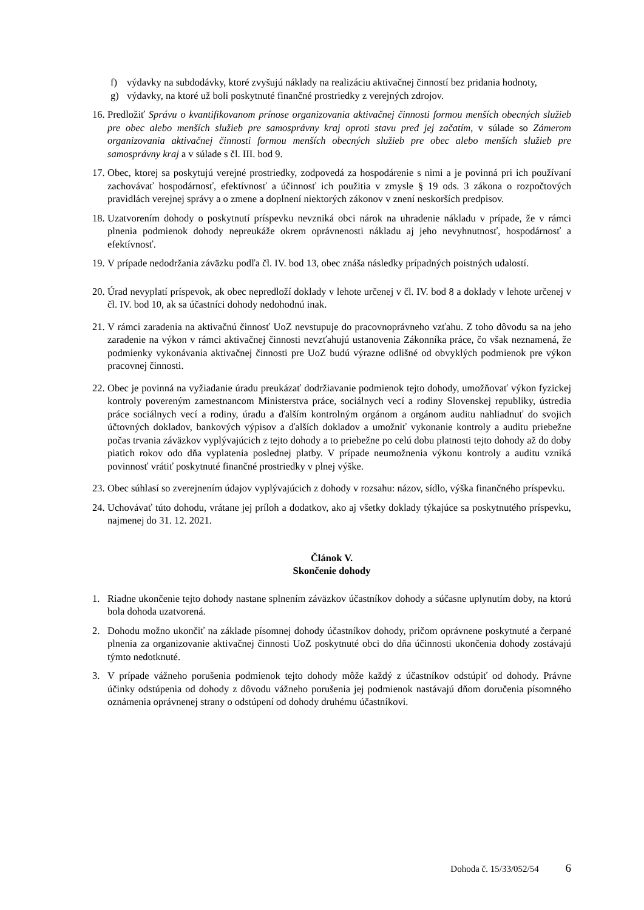f) výdavky na subdodávky, ktoré zvyšujú náklady na realizáciu aktivačnej činností bez pridania hodnoty,
g) výdavky, na ktoré už boli poskytnuté finančné prostriedky z verejných zdrojov.
16.
Predložiť Správu o kvantifikovanom prínose organizovania aktivačnej činnosti formou menších obecných služieb pre obec alebo menších služieb pre samosprávny kraj oproti stavu pred jej začatím, v súlade so Zámerom organizovania aktivačnej činnosti formou menších obecných služieb pre obec alebo menších služieb pre samosprávny kraj a v súlade s čl. III. bod 9.
17.
Obec, ktorej sa poskytujú verejné prostriedky, zodpovedá za hospodárenie s nimi a je povinná pri ich používaní zachovávať hospodárnosť, efektívnosť a účinnosť ich použitia v zmysle § 19 ods. 3 zákona o rozpočtových pravidlách verejnej správy a o zmene a doplnení niektorých zákonov v znení neskorších predpisov.
18.
Uzatvorením dohody o poskytnutí príspevku nevzniká obci nárok na uhradenie nákladu v prípade, že v rámci plnenia podmienok dohody nepreukáže okrem oprávnenosti nákladu aj jeho nevyhnutnosť, hospodárnosť a efektívnosť.
19.
V prípade nedodržania záväzku podľa čl. IV. bod 13, obec znáša následky prípadných poistných udalostí.
20.
Úrad nevyplatí príspevok, ak obec nepredloží doklady v lehote určenej v čl. IV. bod 8 a doklady v lehote určenej v čl. IV. bod 10, ak sa účastníci dohody nedohodnú inak.
21.
V rámci zaradenia na aktivačnú činnosť UoZ nevstupuje do pracovnoprávneho vzťahu. Z toho dôvodu sa na jeho zaradenie na výkon v rámci aktivačnej činnosti nevzťahujú ustanovenia Zákonníka práce, čo však neznamená, že podmienky vykonávania aktivačnej činnosti pre UoZ budú výrazne odlišné od obvyklých podmienok pre výkon pracovnej činnosti.
22.
Obec je povinná na vyžiadanie úradu preukázať dodržiavanie podmienok tejto dohody, umožňovať výkon fyzickej kontroly povereným zamestnancom Ministerstva práce, sociálnych vecí a rodiny Slovenskej republiky, ústredia práce sociálnych vecí a rodiny, úradu a ďalším kontrolným orgánom a orgánom auditu nahliadnuť do svojich účtovných dokladov, bankových výpisov a ďalších dokladov a umožniť vykonanie kontroly a auditu priebežne počas trvania záväzkov vyplývajúcich z tejto dohody a to priebežne po celú dobu platnosti tejto dohody až do doby piatich rokov odo dňa vyplatenia poslednej platby. V prípade neumožnenia výkonu kontroly a auditu vzniká povinnosť vrátiť poskytnuté finančné prostriedky v plnej výške.
23.
Obec súhlasí so zverejnením údajov vyplývajúcich z dohody v rozsahu: názov, sídlo, výška finančného príspevku.
24.
Uchovávať túto dohodu, vrátane jej príloh a dodatkov, ako aj všetky doklady týkajúce sa poskytnutého príspevku, najmenej do 31. 12. 2021.
Článok V.
Skončenie dohody
1. Riadne ukončenie tejto dohody nastane splnením záväzkov účastníkov dohody a súčasne uplynutím doby, na ktorú bola dohoda uzatvorená.
2. Dohodu možno ukončiť na základe písomnej dohody účastníkov dohody, pričom oprávnene poskytnuté a čerpané plnenia za organizovanie aktivačnej činnosti UoZ poskytnuté obci do dňa účinnosti ukončenia dohody zostávajú týmto nedotknuté.
3. V prípade vážneho porušenia podmienok tejto dohody môže každý z účastníkov odstúpiť od dohody. Právne účinky odstúpenia od dohody z dôvodu vážneho porušenia jej podmienok nastávajú dňom doručenia písomného oznámenia oprávnenej strany o odstúpení od dohody druhému účastníkovi.
Dohoda č. 15/33/052/54 6